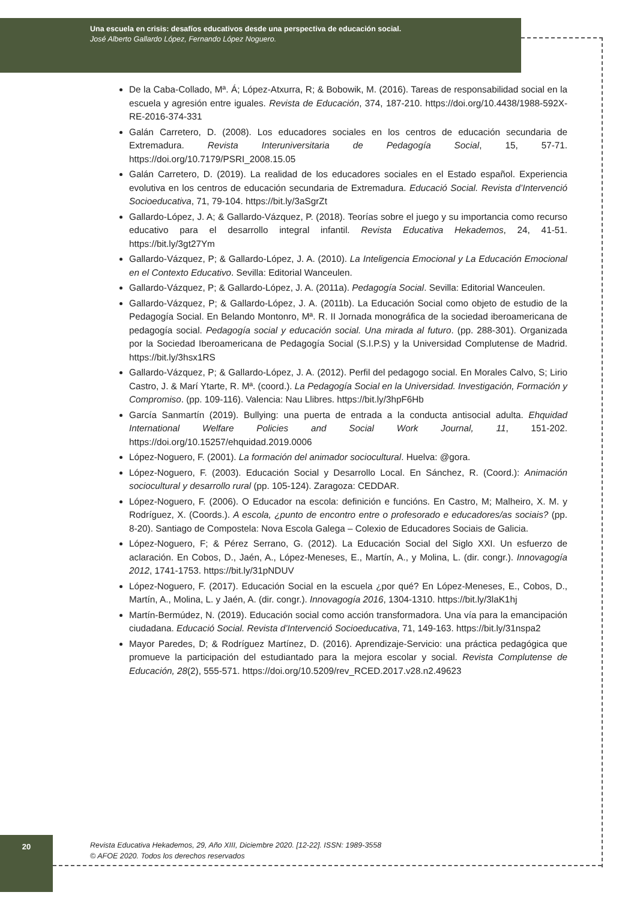Una escuela en crisis: desafíos educativos desde una perspectiva de educación social.
José Alberto Gallardo López, Fernando López Noguero.
De la Caba-Collado, Mª. Á; López-Atxurra, R; & Bobowik, M. (2016). Tareas de responsabilidad social en la escuela y agresión entre iguales. Revista de Educación, 374, 187-210. https://doi.org/10.4438/1988-592X-RE-2016-374-331
Galán Carretero, D. (2008). Los educadores sociales en los centros de educación secundaria de Extremadura. Revista Interuniversitaria de Pedagogía Social, 15, 57-71. https://doi.org/10.7179/PSRI_2008.15.05
Galán Carretero, D. (2019). La realidad de los educadores sociales en el Estado español. Experiencia evolutiva en los centros de educación secundaria de Extremadura. Educació Social. Revista d’Intervenció Socioeducativa, 71, 79-104. https://bit.ly/3aSgrZt
Gallardo-López, J. A; & Gallardo-Vázquez, P. (2018). Teorías sobre el juego y su importancia como recurso educativo para el desarrollo integral infantil. Revista Educativa Hekademos, 24, 41-51. https://bit.ly/3gt27Ym
Gallardo-Vázquez, P; & Gallardo-López, J. A. (2010). La Inteligencia Emocional y La Educación Emocional en el Contexto Educativo. Sevilla: Editorial Wanceulen.
Gallardo-Vázquez, P; & Gallardo-López, J. A. (2011a). Pedagogía Social. Sevilla: Editorial Wanceulen.
Gallardo-Vázquez, P; & Gallardo-López, J. A. (2011b). La Educación Social como objeto de estudio de la Pedagogía Social. En Belando Montonro, Mª. R. II Jornada monográfica de la sociedad iberoamericana de pedagogía social. Pedagogía social y educación social. Una mirada al futuro. (pp. 288-301). Organizada por la Sociedad Iberoamericana de Pedagogía Social (S.I.P.S) y la Universidad Complutense de Madrid. https://bit.ly/3hsx1RS
Gallardo-Vázquez, P; & Gallardo-López, J. A. (2012). Perfil del pedagogo social. En Morales Calvo, S; Lirio Castro, J. & Marí Ytarte, R. Mª. (coord.). La Pedagogía Social en la Universidad. Investigación, Formación y Compromiso. (pp. 109-116). Valencia: Nau Llibres. https://bit.ly/3hpF6Hb
García Sanmartín (2019). Bullying: una puerta de entrada a la conducta antisocial adulta. Ehquidad International Welfare Policies and Social Work Journal, 11, 151-202. https://doi.org/10.15257/ehquidad.2019.0006
López-Noguero, F. (2001). La formación del animador sociocultural. Huelva: @gora.
López-Noguero, F. (2003). Educación Social y Desarrollo Local. En Sánchez, R. (Coord.): Animación sociocultural y desarrollo rural (pp. 105-124). Zaragoza: CEDDAR.
López-Noguero, F. (2006). O Educador na escola: definición e funcións. En Castro, M; Malheiro, X. M. y Rodríguez, X. (Coords.). A escola, ¿punto de encontro entre o profesorado e educadores/as sociais? (pp. 8-20). Santiago de Compostela: Nova Escola Galega – Colexio de Educadores Sociais de Galicia.
López-Noguero, F; & Pérez Serrano, G. (2012). La Educación Social del Siglo XXI. Un esfuerzo de aclaración. En Cobos, D., Jaén, A., López-Meneses, E., Martín, A., y Molina, L. (dir. congr.). Innovagogía 2012, 1741-1753. https://bit.ly/31pNDUV
López-Noguero, F. (2017). Educación Social en la escuela ¿por qué? En López-Meneses, E., Cobos, D., Martín, A., Molina, L. y Jaén, A. (dir. congr.). Innovagogía 2016, 1304-1310. https://bit.ly/3laK1hj
Martín-Bermúdez, N. (2019). Educación social como acción transformadora. Una vía para la emancipación ciudadana. Educació Social. Revista d’Intervenció Socioeducativa, 71, 149-163. https://bit.ly/31nspa2
Mayor Paredes, D; & Rodríguez Martínez, D. (2016). Aprendizaje-Servicio: una práctica pedagógica que promueve la participación del estudiantado para la mejora escolar y social. Revista Complutense de Educación, 28(2), 555-571. https://doi.org/10.5209/rev_RCED.2017.v28.n2.49623
20
Revista Educativa Hekademos, 29, Año XIII, Diciembre 2020. [12-22]. ISSN: 1989-3558
© AFOE 2020. Todos los derechos reservados